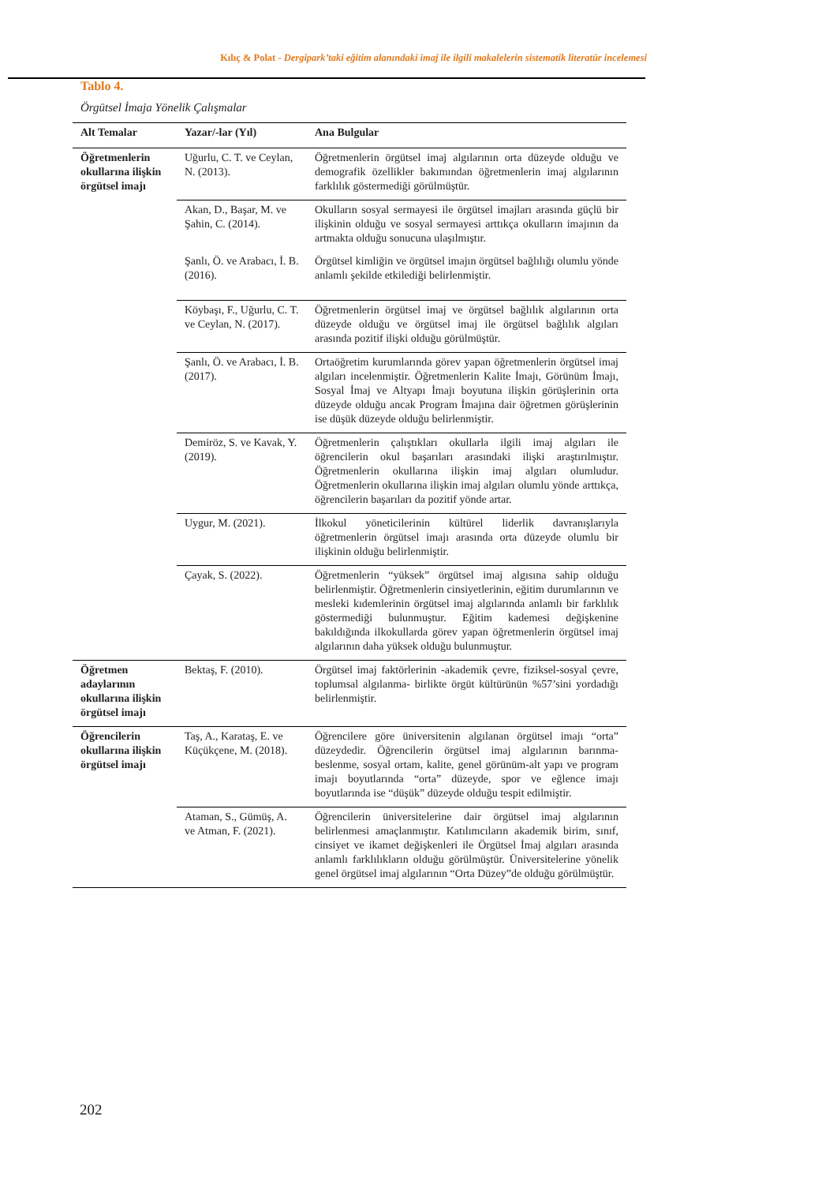Kılıç & Polat - Dergipark’taki eğitim alanındaki imaj ile ilgili makalelerin sistematik literatür incelemesi
Tablo 4.
Örgütsel İmaja Yönelik Çalışmalar
| Alt Temalar | Yazar/-lar (Yıl) | Ana Bulgular |
| --- | --- | --- |
| Öğretmenlerin okullarına ilişkin örgütsel imajı | Uğurlu, C. T. ve Ceylan, N. (2013). | Öğretmenlerin örgütsel imaj algılarının orta düzeyde olduğu ve demografik özellikler bakımından öğretmenlerin imaj algılarının farklılık göstermediği görülmüştür. |
| | Akan, D., Başar, M. ve Şahin, C. (2014). | Okulların sosyal sermayesi ile örgütsel imajları arasında güçlü bir ilişkinin olduğu ve sosyal sermayesi arttıkça okulların imajının da artmakta olduğu sonucuna ulaşılmıştır. |
| | Şanlı, Ö. ve Arabacı, İ. B. (2016). | Örgütsel kimliğin ve örgütsel imajın örgütsel bağlılığı olumlu yönde anlamlı şekilde etkilediği belirlenmiştir. |
| | Köybaşı, F., Uğurlu, C. T. ve Ceylan, N. (2017). | Öğretmenlerin örgütsel imaj ve örgütsel bağlılık algılarının orta düzeyde olduğu ve örgütsel imaj ile örgütsel bağlılık algıları arasında pozitif ilişki olduğu görülmüştür. |
| | Şanlı, Ö. ve Arabacı, İ. B. (2017). | Ortaöğretim kurumlarında görev yapan öğretmenlerin örgütsel imaj algıları incelenmiştir. Öğretmenlerin Kalite İmajı, Görünüm İmajı, Sosyal İmaj ve Altyapı İmajı boyutuna ilişkin görüşlerinin orta düzeyde olduğu ancak Program İmajına dair öğretmen görüşlerinin ise düşük düzeyde olduğu belirlenmiştir. |
| | Demiröz, S. ve Kavak, Y. (2019). | Öğretmenlerin çalıştıkları okullarla ilgili imaj algıları ile öğrencilerin okul başarıları arasındaki ilişki araştırılmıştır. Öğretmenlerin okullarına ilişkin imaj algıları olumludur. Öğretmenlerin okullarına ilişkin imaj algıları olumlu yönde arttıkça, öğrencilerin başarıları da pozitif yönde artar. |
| | Uygur, M. (2021). | İlkokul yöneticilerinin kültürel liderlik davranışlarıyla öğretmenlerin örgütsel imajı arasında orta düzeyde olumlu bir ilişkinin olduğu belirlenmiştir. |
| | Çayak, S. (2022). | Öğretmenlerin “yüksek” örgütsel imaj algısına sahip olduğu belirlenmiştir. Öğretmenlerin cinsiyetlerinin, eğitim durumlarının ve mesleki kıdemlerinin örgütsel imaj algılarında anlamlı bir farklılık göstermediği bulunmuştur. Eğitim kademesi değişkenine bakıldığında ilkokullarda görev yapan öğretmenlerin örgütsel imaj algılarının daha yüksek olduğu bulunmuştur. |
| Öğretmen adaylarının okullarına ilişkin örgütsel imajı | Bektaş, F. (2010). | Örgütsel imaj faktörlerinin -akademik çevre, fiziksel-sosyal çevre, toplumsal algılanma- birlikte örgüt kültürünün %57’sini yordadığı belirlenmiştir. |
| Öğrencilerin okullarına ilişkin örgütsel imajı | Taş, A., Karataş, E. ve Küçükçene, M. (2018). | Öğrencilere göre üniversitenin algılanan örgütsel imajı “orta” düzeydedir. Öğrencilerin örgütsel imaj algılarının barınma-beslenme, sosyal ortam, kalite, genel görünüm-alt yapı ve program imajı boyutlarında “orta” düzeyde, spor ve eğlence imajı boyutlarında ise “düşük” düzeyde olduğu tespit edilmiştir. |
| | Ataman, S., Gümüş, A. ve Atman, F. (2021). | Öğrencilerin üniversitelerine dair örgütsel imaj algılarının belirlenmesi amaçlanmıştır. Katılımcıların akademik birim, sınıf, cinsiyet ve ikamet değişkenleri ile Örgütsel İmaj algıları arasında anlamlı farklılıkların olduğu görülmüştür. Üniversitelerine yönelik genel örgütsel imaj algılarının “Orta Düzey”de olduğu görülmüştür. |
202